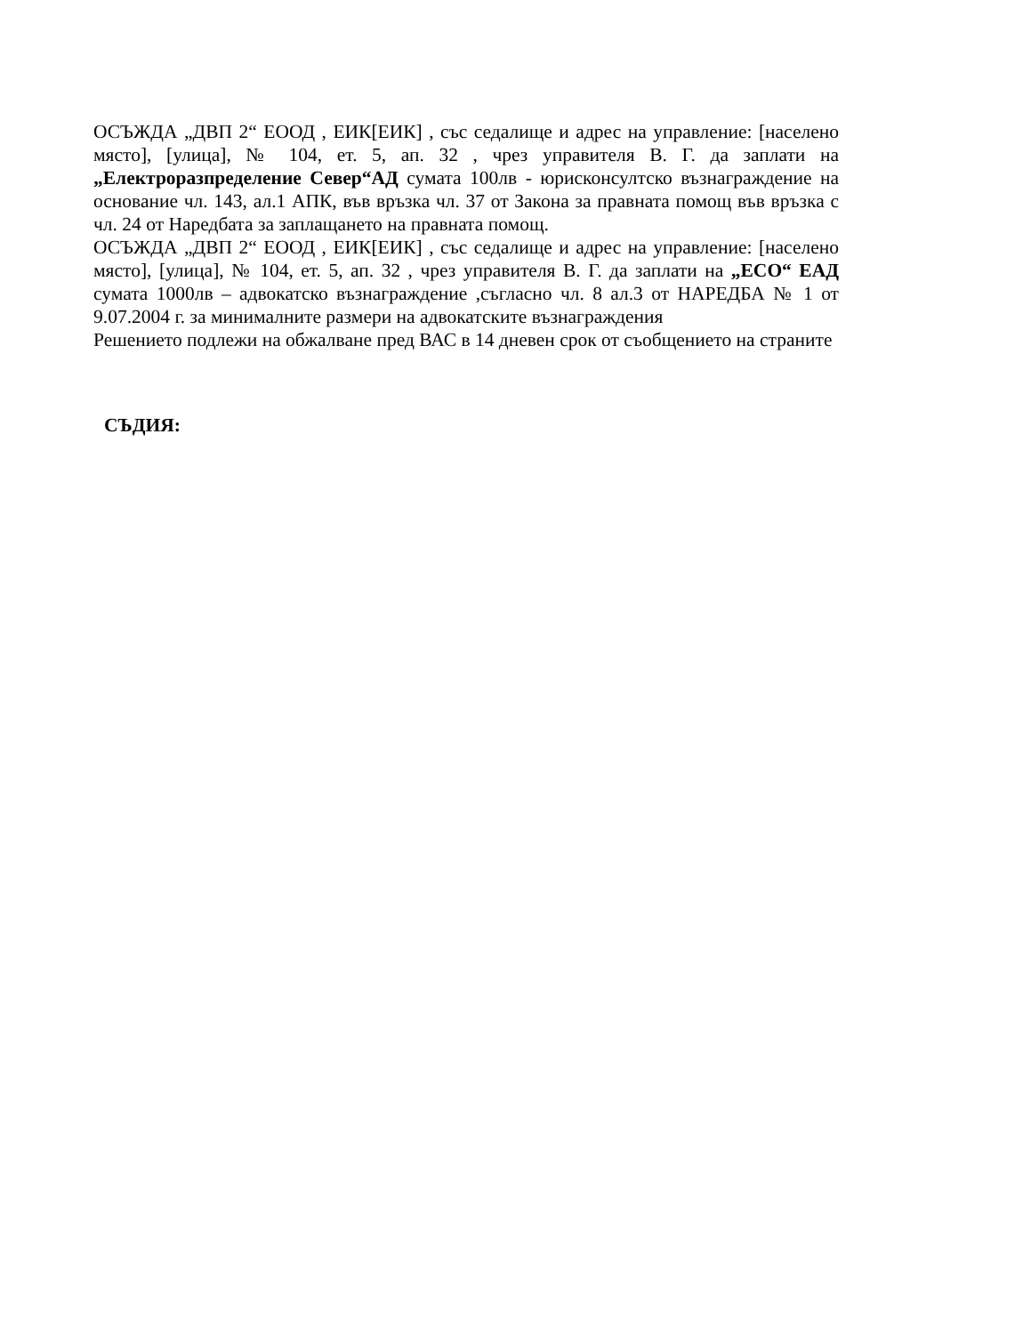ОСЪЖДА „ДВП 2“ ЕООД , ЕИК[ЕИК] , със седалище и адрес на управление: [населено място], [улица], № 104, ет. 5, ап. 32 , чрез управителя В. Г. да заплати на „Електроразпределение Север“АД сумата 100лв - юрисконсултско възнаграждение на основание чл. 143, ал.1 АПК, във връзка чл. 37 от Закона за правната помощ във връзка с чл. 24 от Наредбата за заплащането на правната помощ.
ОСЪЖДА „ДВП 2“ ЕООД , ЕИК[ЕИК] , със седалище и адрес на управление: [населено място], [улица], № 104, ет. 5, ап. 32 , чрез управителя В. Г. да заплати на „ЕСО“ ЕАД сумата 1000лв – адвокатско възнаграждение ,съгласно чл. 8 ал.3 от НАРЕДБА № 1 от 9.07.2004 г. за минималните размери на адвокатските възнаграждения
Решението подлежи на обжалване пред ВАС в 14 дневен срок от съобщението на страните
СЪДИЯ: